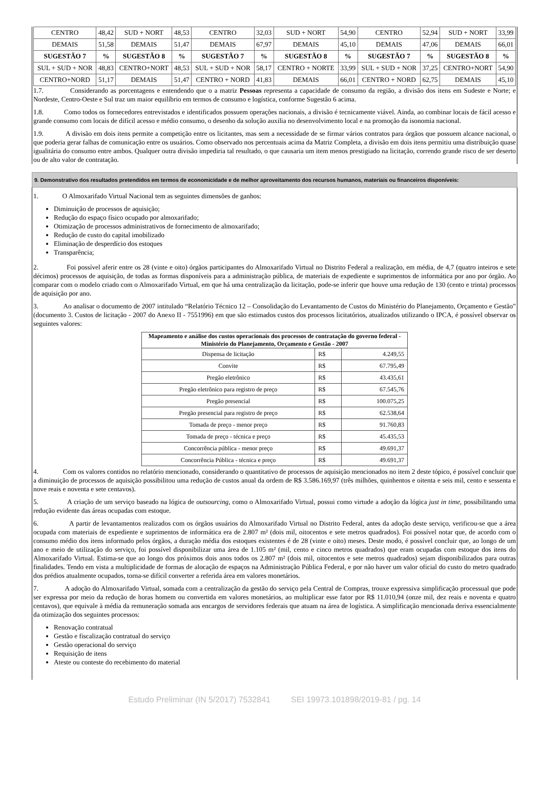| CENTRO | 48,42 | SUD + NORT | 48,53 | CENTRO | 32,03 | SUD + NORT | 54,90 | CENTRO | 52,94 | SUD + NORT | 33,99 |
| DEMAIS | 51,58 | DEMAIS | 51,47 | DEMAIS | 67,97 | DEMAIS | 45,10 | DEMAIS | 47,06 | DEMAIS | 66,01 |
| SUGESTÃO 7 | % | SUGESTÃO 8 | % | SUGESTÃO 7 | % | SUGESTÃO 8 | % | SUGESTÃO 7 | % | SUGESTÃO 8 | % |
| SUL + SUD + NOR | 48,83 | CENTRO+NORT | 48,53 | SUL + SUD + NOR | 58,17 | CENTRO + NORTE | 33,99 | SUL + SUD + NOR | 37,25 | CENTRO+NORT | 54,90 |
| CENTRO+NORD | 51,17 | DEMAIS | 51,47 | CENTRO + NORD | 41,83 | DEMAIS | 66,01 | CENTRO + NORD | 62,75 | DEMAIS | 45,10 |
1.7. Considerando as porcentagens e entendendo que o a matriz Pessoas representa a capacidade de consumo da região, a divisão dos itens em Sudeste e Norte; e Nordeste, Centro-Oeste e Sul traz um maior equilíbrio em termos de consumo e logística, conforme Sugestão 6 acima.
1.8. Como todos os fornecedores entrevistados e identificados possuem operações nacionais, a divisão é tecnicamente viável. Ainda, ao combinar locais de fácil acesso e grande consumo com locais de difícil acesso e médio consumo, o desenho da solução auxilia no desenvolvimento local e na promoção da isonomia nacional.
1.9. A divisão em dois itens permite a competição entre os licitantes, mas sem a necessidade de se firmar vários contratos para órgãos que possuem alcance nacional, o que poderia gerar falhas de comunicação entre os usuários. Como observado nos percentuais acima da Matriz Completa, a divisão em dois itens permitiu uma distribuição quase igualitária do consumo entre ambos. Qualquer outra divisão impediria tal resultado, o que causaria um item menos prestigiado na licitação, correndo grande risco de ser deserto ou de alto valor de contratação.
9. Demonstrativo dos resultados pretendidos em termos de economicidade e de melhor aproveitamento dos recursos humanos, materiais ou financeiros disponíveis:
1. O Almoxarifado Virtual Nacional tem as seguintes dimensões de ganhos:
Diminuição de processos de aquisição;
Redução do espaço físico ocupado por almoxarifado;
Otimização de processos administrativos de fornecimento de almoxarifado;
Redução de custo do capital imobilizado
Eliminação de desperdício dos estoques
Transparência;
2. Foi possível aferir entre os 28 (vinte e oito) órgãos participantes do Almoxarifado Virtual no Distrito Federal a realização, em média, de 4,7 (quatro inteiros e sete décimos) processos de aquisição, de todas as formas disponíveis para a administração pública, de materiais de expediente e suprimentos de informática por ano por órgão. Ao comparar com o modelo criado com o Almoxarifado Virtual, em que há uma centralização da licitação, pode-se inferir que houve uma redução de 130 (cento e trinta) processos de aquisição por ano.
3. Ao analisar o documento de 2007 intitulado “Relatório Técnico 12 – Consolidação do Levantamento de Custos do Ministério do Planejamento, Orçamento e Gestão” (documento 3. Custos de licitação - 2007 do Anexo II - 7551996) em que são estimados custos dos processos licitatórios, atualizados utilizando o IPCA, é possível observar os seguintes valores:
| Mapeamento e análise dos custos operacionais dos processos de contratação do governo federal - Ministério do Planejamento, Orçamento e Gestão - 2007 | | |
| --- | --- | --- |
| Dispensa de licitação | R$ | 4.249,55 |
| Convite | R$ | 67.795,49 |
| Pregão eletrônico | R$ | 43.435,61 |
| Pregão eletrônico para registro de preço | R$ | 67.545,76 |
| Pregão presencial | R$ | 100.075,25 |
| Pregão presencial para registro de preço | R$ | 62.538,64 |
| Tomada de preço - menor preço | R$ | 91.760,83 |
| Tomada de preço - técnica e preço | R$ | 45.435,53 |
| Concorrência pública - menor preço | R$ | 49.691,37 |
| Concorrência Pública - técnica e preço | R$ | 49.691,37 |
4. Com os valores contidos no relatório mencionado, considerando o quantitativo de processos de aquisição mencionados no item 2 deste tópico, é possível concluir que a diminuição de processos de aquisição possibilitou uma redução de custos anual da ordem de R$ 3.586.169,97 (três milhões, quinhentos e oitenta e seis mil, cento e sessenta e nove reais e noventa e sete centavos).
5. A criação de um serviço baseado na lógica de outsourcing, como o Almoxarifado Virtual, possui como virtude a adoção da lógica just in time, possibilitando uma redução evidente das áreas ocupadas com estoque.
6. A partir de levantamentos realizados com os órgãos usuários do Almoxarifado Virtual no Distrito Federal, antes da adoção deste serviço, verificou-se que a área ocupada com materiais de expediente e suprimentos de informática era de 2.807 m² (dois mil, oitocentos e sete metros quadrados). Foi possível notar que, de acordo com o consumo médio dos itens informado pelos órgãos, a duração média dos estoques existentes é de 28 (vinte e oito) meses. Deste modo, é possível concluir que, ao longo de um ano e meio de utilização do serviço, foi possível disponibilizar uma área de 1.105 m² (mil, cento e cinco metros quadrados) que eram ocupadas com estoque dos itens do Almoxarifado Virtual. Estima-se que ao longo dos próximos dois anos todos os 2.807 m² (dois mil, oitocentos e sete metros quadrados) sejam disponibilizados para outras finalidades. Tendo em vista a multiplicidade de formas de alocação de espaços na Administração Pública Federal, e por não haver um valor oficial do custo do metro quadrado dos prédios atualmente ocupados, torna-se difícil converter a referida área em valores monetários.
7. A adoção do Almoxarifado Virtual, somada com a centralização da gestão do serviço pela Central de Compras, trouxe expressiva simplificação processual que pode ser expressa por meio da redução de horas homem ou convertida em valores monetários, ao multiplicar esse fator por R$ 11.010,94 (onze mil, dez reais e noventa e quatro centavos), que equivale à média da remuneração somada aos encargos de servidores federais que atuam na área de logística. A simplificação mencionada deriva essencialmente da otimização dos seguintes processos:
Renovação contratual
Gestão e fiscalização contratual do serviço
Gestão operacional do serviço
Requisição de itens
Ateste ou conteste do recebimento do material
Estudo Preliminar (IN 5/2017) 7532841 SEI 19973.101898/2019-81 / pg. 14